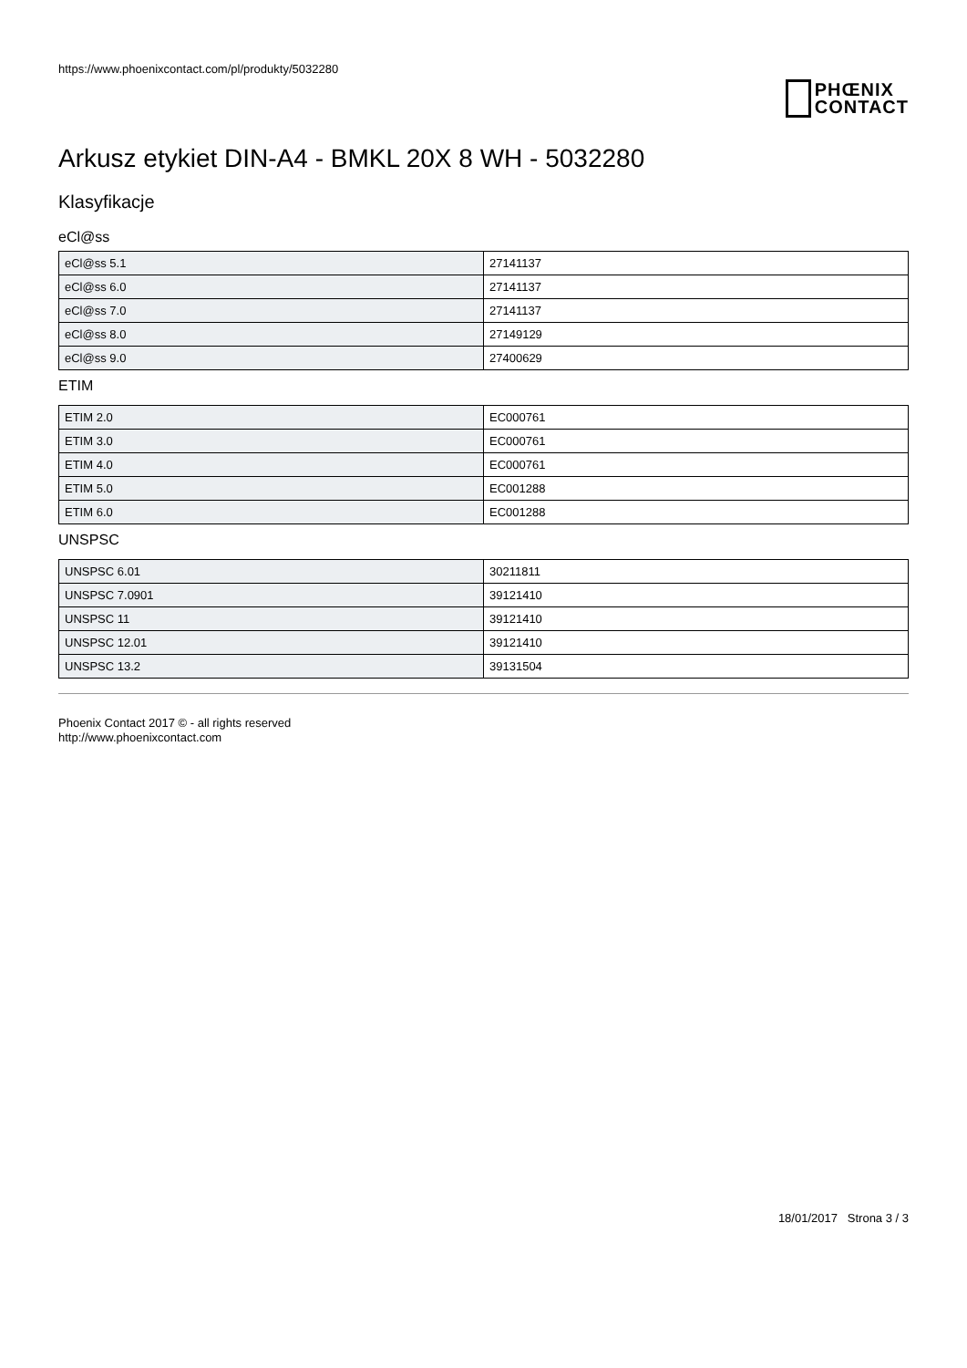https://www.phoenixcontact.com/pl/produkty/5032280
PHŒNIX
CONTACT
Arkusz etykiet DIN-A4 - BMKL 20X 8 WH - 5032280
Klasyfikacje
eCl@ss
| eCl@ss 5.1 | 27141137 |
| eCl@ss 6.0 | 27141137 |
| eCl@ss 7.0 | 27141137 |
| eCl@ss 8.0 | 27149129 |
| eCl@ss 9.0 | 27400629 |
ETIM
| ETIM 2.0 | EC000761 |
| ETIM 3.0 | EC000761 |
| ETIM 4.0 | EC000761 |
| ETIM 5.0 | EC001288 |
| ETIM 6.0 | EC001288 |
UNSPSC
| UNSPSC 6.01 | 30211811 |
| UNSPSC 7.0901 | 39121410 |
| UNSPSC 11 | 39121410 |
| UNSPSC 12.01 | 39121410 |
| UNSPSC 13.2 | 39131504 |
Phoenix Contact 2017 © - all rights reserved
http://www.phoenixcontact.com
18/01/2017 Strona 3 / 3